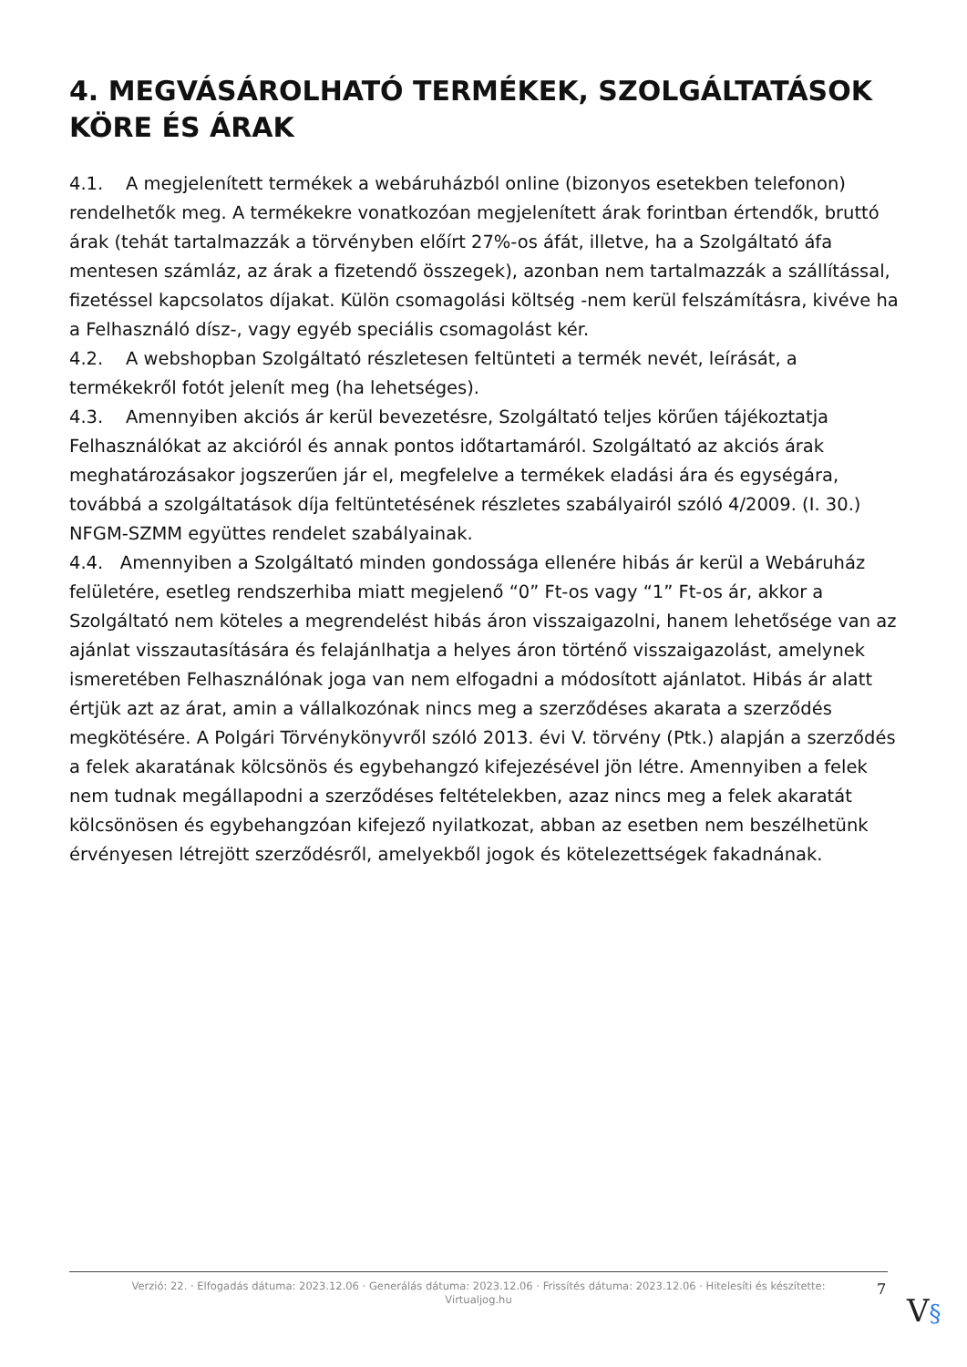4. MEGVÁSÁROLHATÓ TERMÉKEK, SZOLGÁLTATÁSOK KÖRE ÉS ÁRAK
4.1. A megjelenített termékek a webáruházból online (bizonyos esetekben telefonon) rendelhetők meg. A termékekre vonatkozóan megjelenített árak forintban értendők, bruttó árak (tehát tartalmazzák a törvényben előírt 27%-os áfát, illetve, ha a Szolgáltató áfa mentesen számláz, az árak a fizetendő összegek), azonban nem tartalmazzák a szállítással, fizetéssel kapcsolatos díjakat. Külön csomagolási költség -nem kerül felszámításra, kivéve ha a Felhasználó dísz-, vagy egyéb speciális csomagolást kér.
4.2. A webshopban Szolgáltató részletesen feltünteti a termék nevét, leírását, a termékekről fotót jelenít meg (ha lehetséges).
4.3. Amennyiben akciós ár kerül bevezetésre, Szolgáltató teljes körűen tájékoztatja Felhasználókat az akcióról és annak pontos időtartamáról. Szolgáltató az akciós árak meghatározásakor jogszerűen jár el, megfelelve a termékek eladási ára és egységára, továbbá a szolgáltatások díja feltüntetésének részletes szabályairól szóló 4/2009. (I. 30.) NFGM-SZMM együttes rendelet szabályainak.
4.4. Amennyiben a Szolgáltató minden gondossága ellenére hibás ár kerül a Webáruház felületére, esetleg rendszerhiba miatt megjelenő “0” Ft-os vagy “1” Ft-os ár, akkor a Szolgáltató nem köteles a megrendelést hibás áron visszaigazolni, hanem lehetősége van az ajánlat visszautasítására és felajánlhatja a helyes áron történő visszaigazolást, amelynek ismeretében Felhasználónak joga van nem elfogadni a módosított ajánlatot. Hibás ár alatt értjük azt az árat, amin a vállalkozónak nincs meg a szerződéses akarata a szerződés megkötésére. A Polgári Törvénykönyvről szóló 2013. évi V. törvény (Ptk.) alapján a szerződés a felek akaratának kölcsönös és egybehangzó kifejezésével jön létre. Amennyiben a felek nem tudnak megállapodni a szerződéses feltételekben, azaz nincs meg a felek akaratát kölcsönösen és egybehangzóan kifejező nyilatkozat, abban az esetben nem beszélhetünk érvényesen létrejött szerződésről, amelyekből jogok és kötelezettségek fakadnának.
Verzió: 22. · Elfogadás dátuma: 2023.12.06 · Generálás dátuma: 2023.12.06 · Frissítés dátuma: 2023.12.06 · Hitelesíti és készítette:
Virtualjog.hu
7
V§